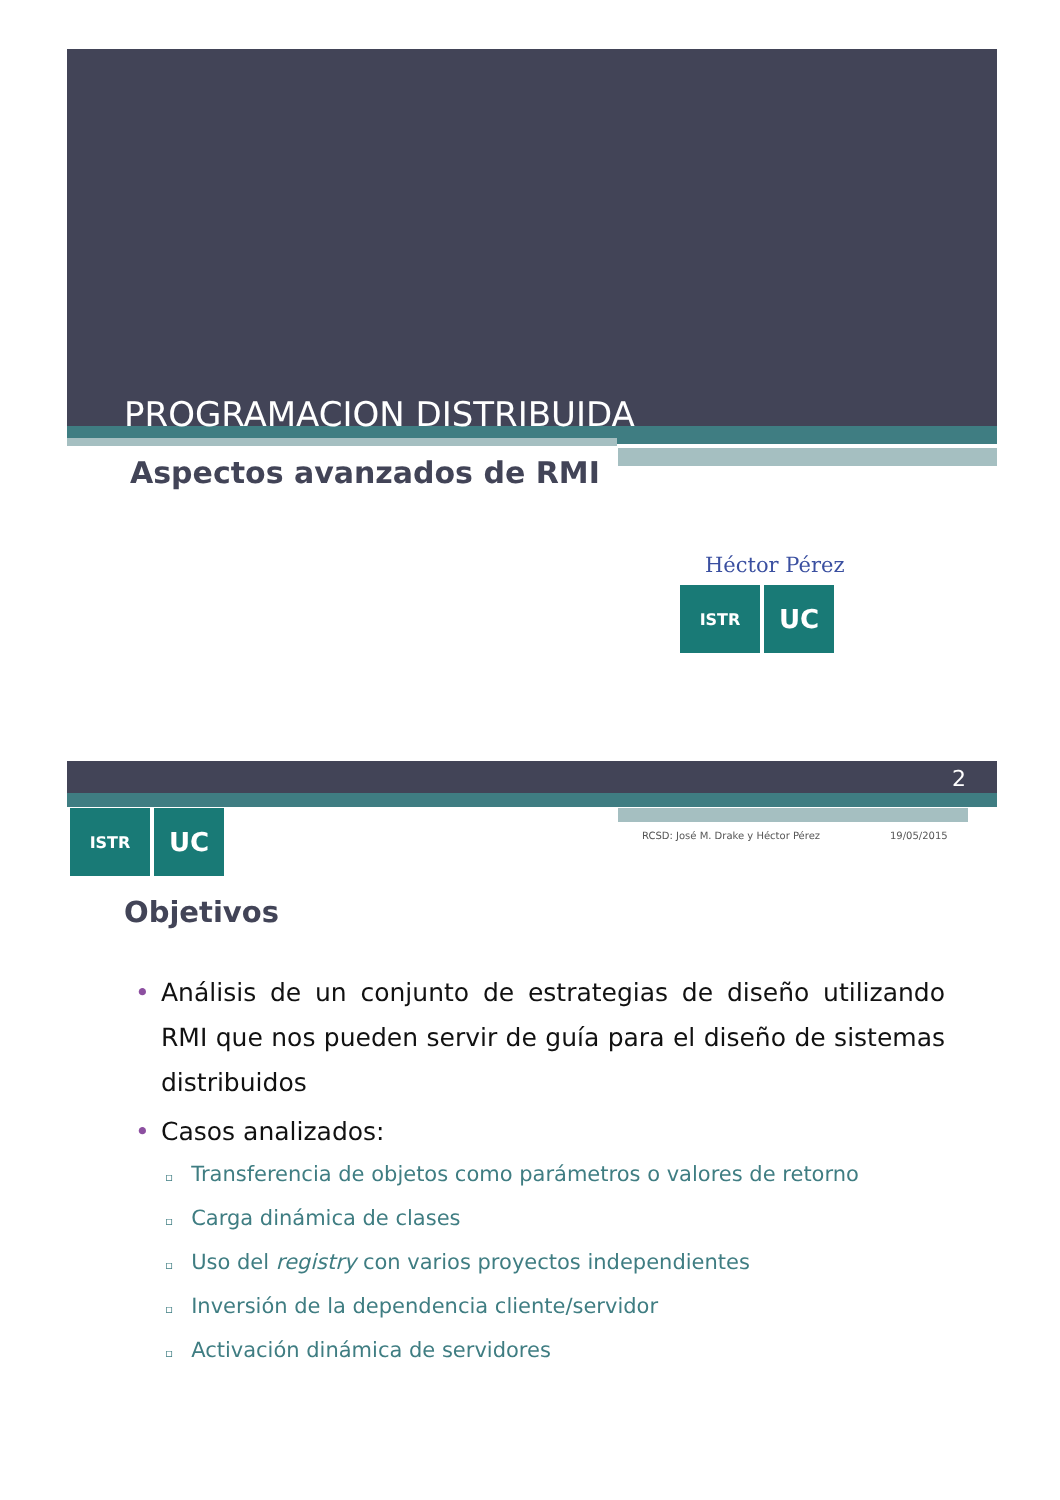PROGRAMACION DISTRIBUIDA
Aspectos avanzados de RMI
Héctor Pérez
ISTR
UC
2
ISTR
UC
RCSD: José M. Drake y Héctor Pérez
19/05/2015
Objetivos
• Análisis de un conjunto de estrategias de diseño utilizando RMI que nos pueden servir de guía para el diseño de sistemas distribuidos
• Casos analizados:
▫ Transferencia de objetos como parámetros o valores de retorno
▫ Carga dinámica de clases
▫ Uso del registry con varios proyectos independientes
▫ Inversión de la dependencia cliente/servidor
▫ Activación dinámica de servidores